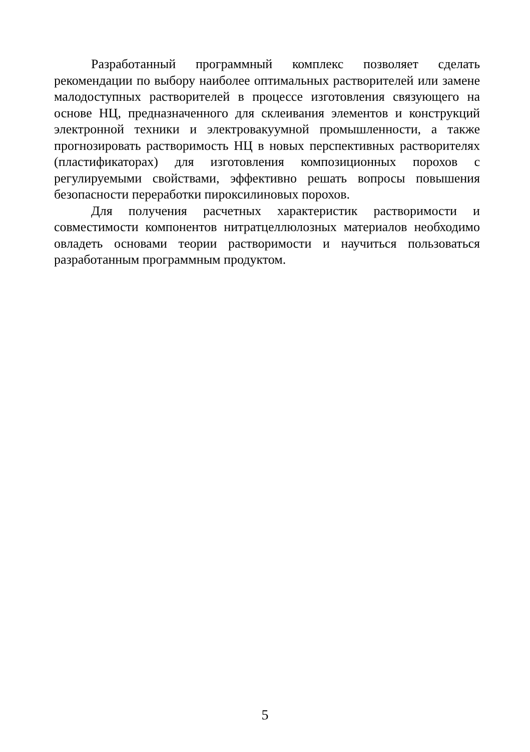Разработанный программный комплекс позволяет сделать рекомендации по выбору наиболее оптимальных растворителей или замене малодоступных растворителей в процессе изготовления связующего на основе НЦ, предназначенного для склеивания элементов и конструкций электронной техники и электровакуумной промышленности, а также прогнозировать растворимость НЦ в новых перспективных растворителях (пластификаторах) для изготовления композиционных порохов с регулируемыми свойствами, эффективно решать вопросы повышения безопасности переработки пироксилиновых порохов.
Для получения расчетных характеристик растворимости и совместимости компонентов нитратцеллюлозных материалов необходимо овладеть основами теории растворимости и научиться пользоваться разработанным программным продуктом.
5